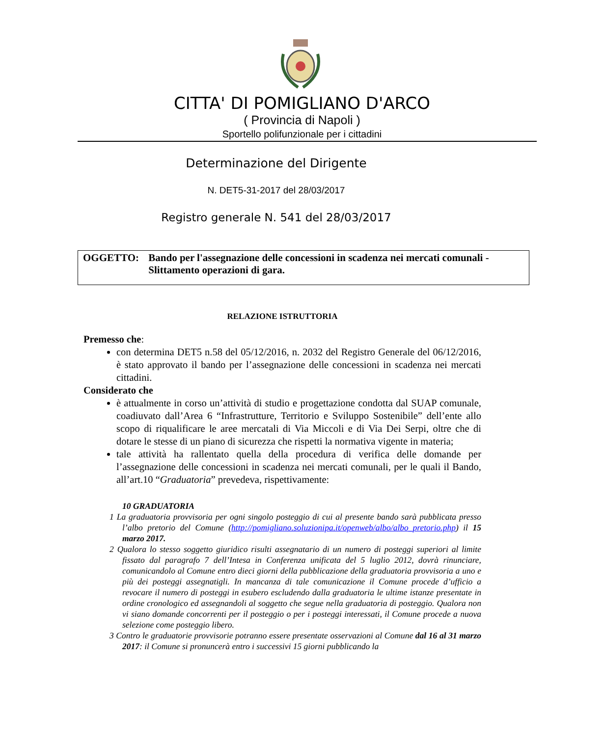CITTA' DI POMIGLIANO D'ARCO
( Provincia di Napoli )
Sportello polifunzionale per i cittadini
Determinazione del Dirigente
N. DET5-31-2017 del 28/03/2017
Registro generale N. 541 del 28/03/2017
OGGETTO: Bando per l'assegnazione delle concessioni in scadenza nei mercati comunali - Slittamento operazioni di gara.
RELAZIONE ISTRUTTORIA
Premesso che:
con determina DET5 n.58 del 05/12/2016, n. 2032 del Registro Generale del 06/12/2016, è stato approvato il bando per l’assegnazione delle concessioni in scadenza nei mercati cittadini.
Considerato che
è attualmente in corso un’attività di studio e progettazione condotta dal SUAP comunale, coadiuvato dall’Area 6 “Infrastrutture, Territorio e Sviluppo Sostenibile” dell’ente allo scopo di riqualificare le aree mercatali di Via Miccoli e di Via Dei Serpi, oltre che di dotare le stesse di un piano di sicurezza che rispetti la normativa vigente in materia;
tale attività ha rallentato quella della procedura di verifica delle domande per l’assegnazione delle concessioni in scadenza nei mercati comunali, per le quali il Bando, all’art.10 “Graduatoria” prevedeva, rispettivamente:
10 GRADUATORIA
1 La graduatoria provvisoria per ogni singolo posteggio di cui al presente bando sarà pubblicata presso l’albo pretorio del Comune (http://pomigliano.soluzionipa.it/openweb/albo/albo_pretorio.php) il 15 marzo 2017.
2 Qualora lo stesso soggetto giuridico risulti assegnatario di un numero di posteggi superiori al limite fissato dal paragrafo 7 dell’Intesa in Conferenza unificata del 5 luglio 2012, dovrà rinunciare, comunicandolo al Comune entro dieci giorni della pubblicazione della graduatoria provvisoria a uno e più dei posteggi assegnatigli. In mancanza di tale comunicazione il Comune procede d’ufficio a revocare il numero di posteggi in esubero escludendo dalla graduatoria le ultime istanze presentate in ordine cronologico ed assegnandoli al soggetto che segue nella graduatoria di posteggio. Qualora non vi siano domande concorrenti per il posteggio o per i posteggi interessati, il Comune procede a nuova selezione come posteggio libero.
3 Contro le graduatorie provvisorie potranno essere presentate osservazioni al Comune dal 16 al 31 marzo 2017: il Comune si pronuncerà entro i successivi 15 giorni pubblicando la